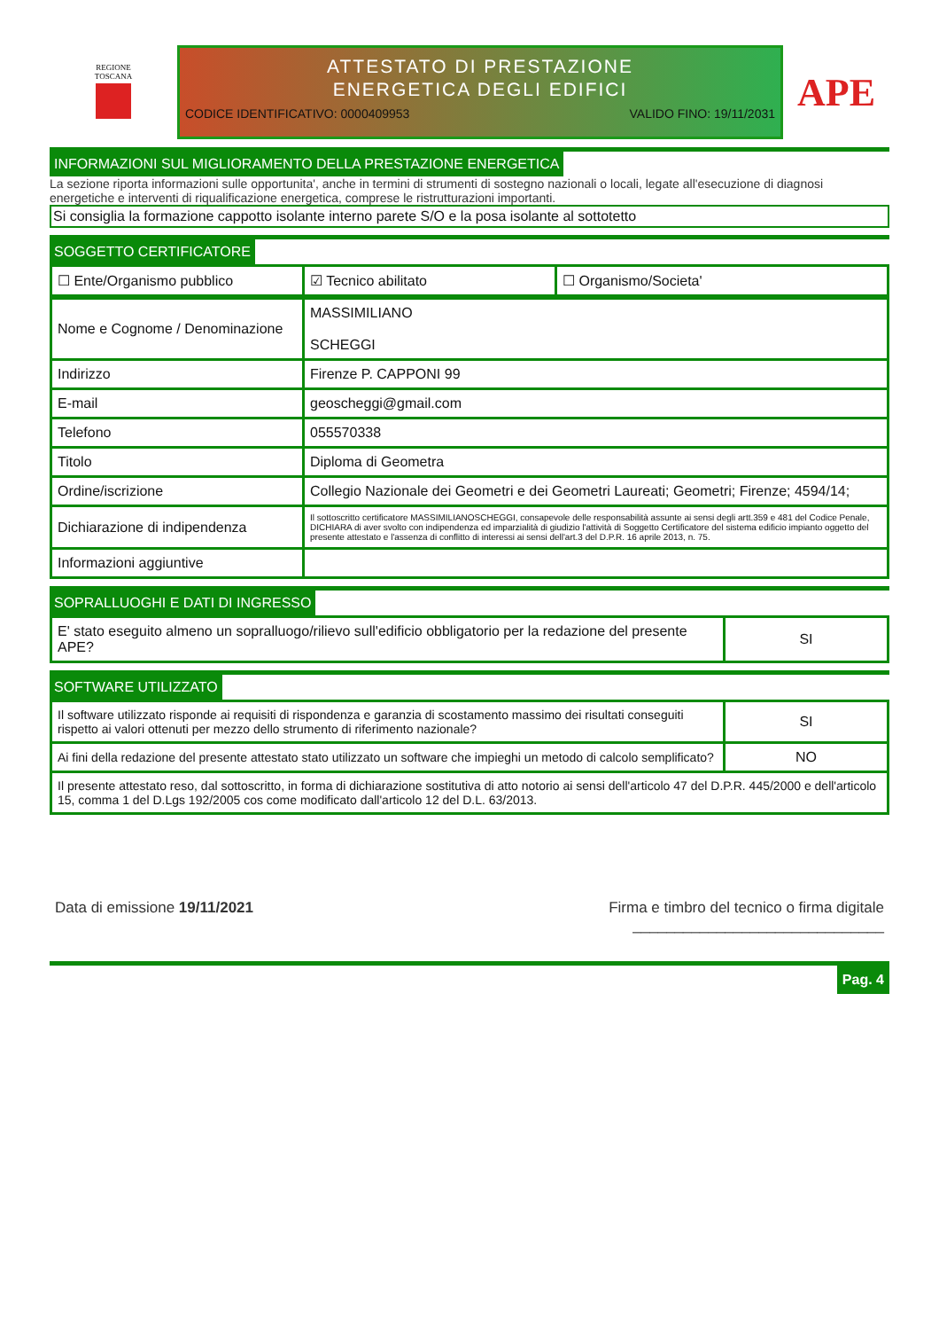REGIONE
TOSCANA
ATTESTATO DI PRESTAZIONE
ENERGETICA DEGLI EDIFICI
CODICE IDENTIFICATIVO: 0000409953 VALIDO FINO: 19/11/2031
APE
INFORMAZIONI SUL MIGLIORAMENTO DELLA PRESTAZIONE ENERGETICA
La sezione riporta informazioni sulle opportunita', anche in termini di strumenti di sostegno nazionali o locali, legate all'esecuzione di diagnosi energetiche e interventi di riqualificazione energetica, comprese le ristrutturazioni importanti.
Si consiglia la formazione cappotto isolante interno parete S/O e la posa isolante al sottotetto
SOGGETTO CERTIFICATORE
| ☐ Ente/Organismo pubblico | ☑ Tecnico abilitato | ☐ Organismo/Societa' |
| Nome e Cognome / Denominazione | MASSIMILIANO SCHEGGI |
| Indirizzo | Firenze P. CAPPONI 99 |
| E-mail | geoscheggi@gmail.com |
| Telefono | 055570338 |
| Titolo | Diploma di Geometra |
| Ordine/iscrizione | Collegio Nazionale dei Geometri e dei Geometri Laureati; Geometri; Firenze; 4594/14; |
| Dichiarazione di indipendenza | Il sottoscritto certificatore MASSIMILIANOSCHEGGI, consapevole delle responsabilità assunte ai sensi degli artt.359 e 481 del Codice Penale, DICHIARA di aver svolto con indipendenza ed imparzialità di giudizio l'attività di Soggetto Certificatore del sistema edificio impianto oggetto del presente attestato e l'assenza di conflitto di interessi ai sensi dell'art.3 del D.P.R. 16 aprile 2013, n. 75. |
| Informazioni aggiuntive | |
SOPRALLUOGHI E DATI DI INGRESSO
| E' stato eseguito almeno un sopralluogo/rilievo sull'edificio obbligatorio per la redazione del presente APE? | SI |
SOFTWARE UTILIZZATO
| Il software utilizzato risponde ai requisiti di rispondenza e garanzia di scostamento massimo dei risultati conseguiti rispetto ai valori ottenuti per mezzo dello strumento di riferimento nazionale? | SI |
| Ai fini della redazione del presente attestato stato utilizzato un software che impieghi un metodo di calcolo semplificato? | NO |
| Il presente attestato reso, dal sottoscritto, in forma di dichiarazione sostitutiva di atto notorio ai sensi dell'articolo 47 del D.P.R. 445/2000 e dell'articolo 15, comma 1 del D.Lgs 192/2005 cos come modificato dall'articolo 12 del D.L. 63/2013. | |
Data di emissione 19/11/2021 Firma e timbro del tecnico o firma digitale
______________________________
Pag. 4